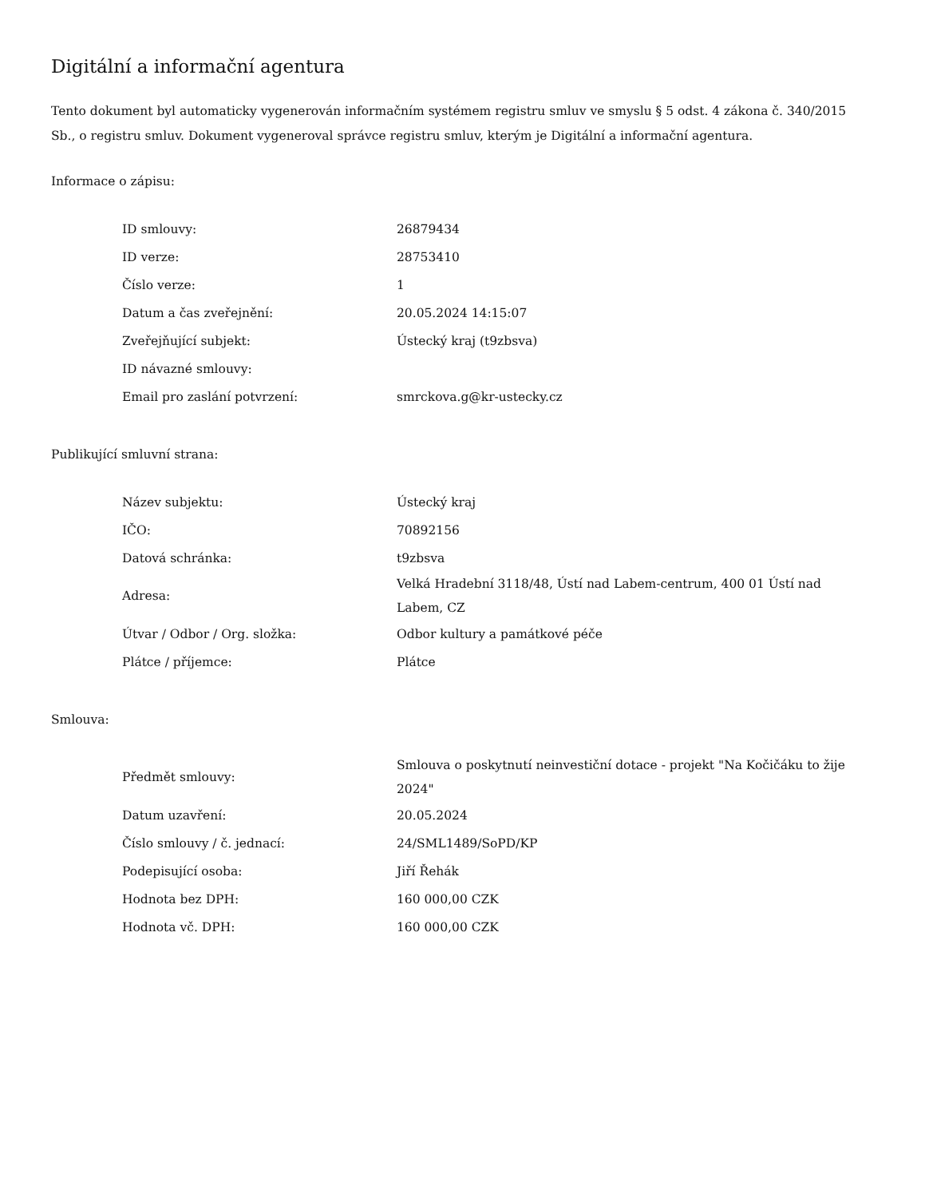Digitální a informační agentura
Tento dokument byl automaticky vygenerován informačním systémem registru smluv ve smyslu § 5 odst. 4 zákona č. 340/2015 Sb., o registru smluv. Dokument vygeneroval správce registru smluv, kterým je Digitální a informační agentura.
Informace o zápisu:
| ID smlouvy: | 26879434 |
| ID verze: | 28753410 |
| Číslo verze: | 1 |
| Datum a čas zveřejnění: | 20.05.2024 14:15:07 |
| Zveřejňující subjekt: | Ústecký kraj (t9zbsva) |
| ID návazné smlouvy: | |
| Email pro zaslání potvrzení: | smrckova.g@kr-ustecky.cz |
Publikující smluvní strana:
| Název subjektu: | Ústecký kraj |
| IČO: | 70892156 |
| Datová schránka: | t9zbsva |
| Adresa: | Velká Hradební 3118/48, Ústí nad Labem-centrum, 400 01 Ústí nad Labem, CZ |
| Útvar / Odbor / Org. složka: | Odbor kultury a památkové péče |
| Plátce / příjemce: | Plátce |
Smlouva:
| Předmět smlouvy: | Smlouva o poskytnutí neinvestiční dotace - projekt "Na Kočičáku to žije 2024" |
| Datum uzavření: | 20.05.2024 |
| Číslo smlouvy / č. jednací: | 24/SML1489/SoPD/KP |
| Podepisující osoba: | Jiří Řehák |
| Hodnota bez DPH: | 160 000,00 CZK |
| Hodnota vč. DPH: | 160 000,00 CZK |